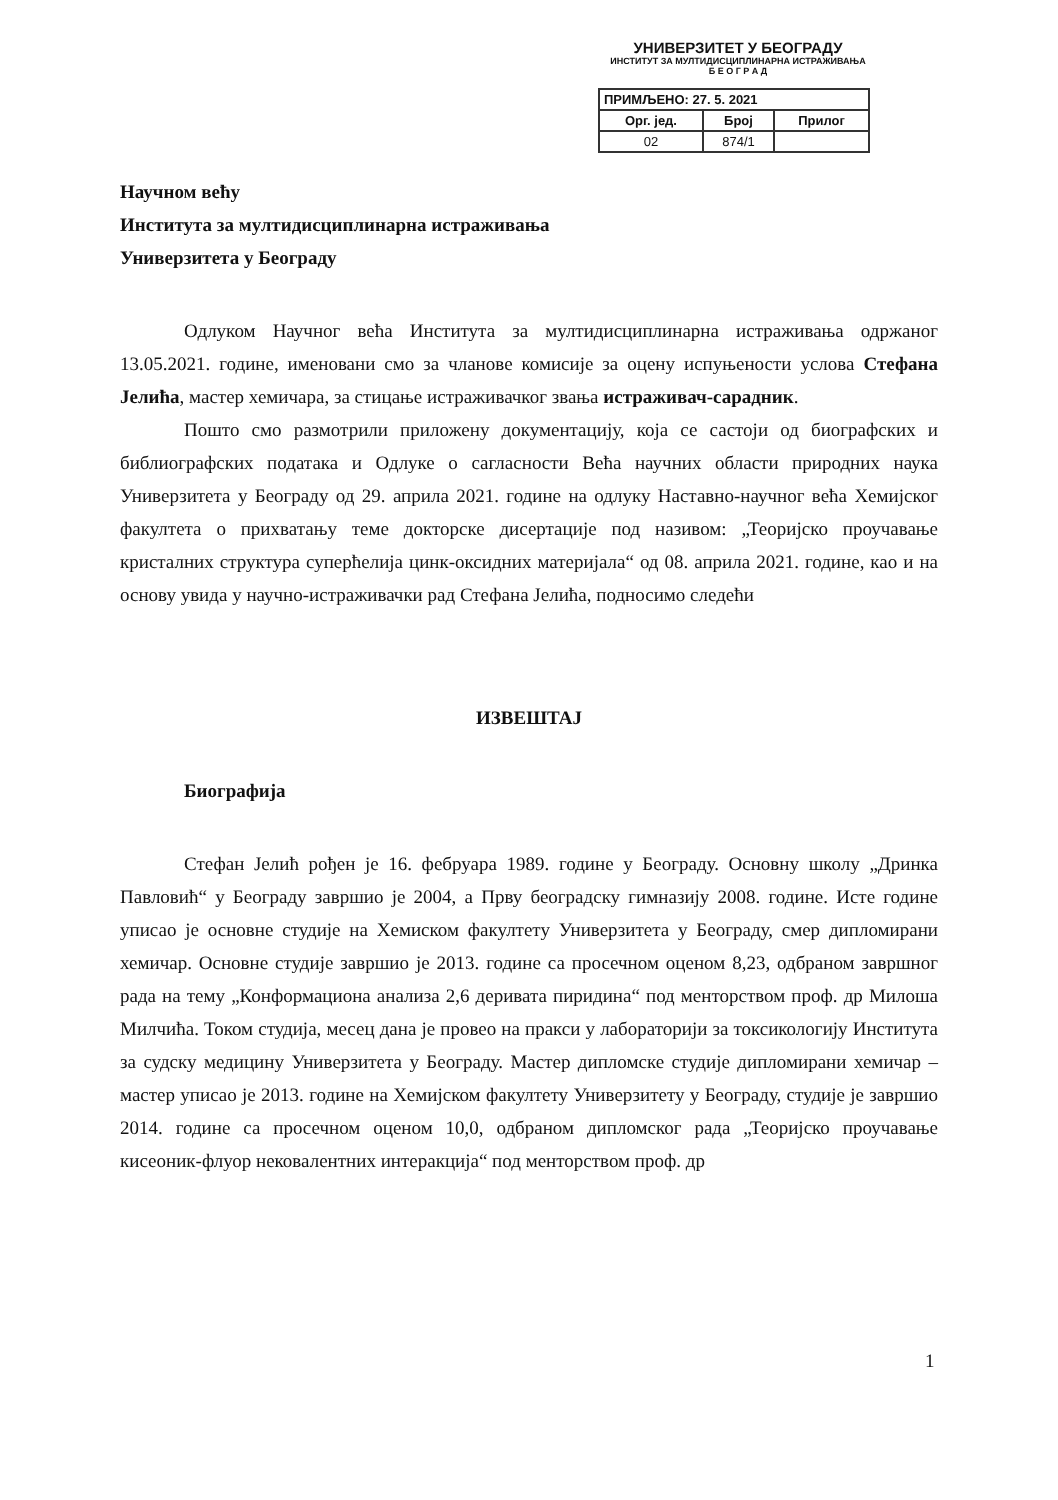УНИВЕРЗИТЕТ У БЕОГРАДУ
ИНСТИТУТ ЗА МУЛТИДИСЦИПЛИНАРНА ИСТРАЖИВАЊА
Б Е О Г Р А Д
| ПРИМЉЕНО: 27. 5. 2021 | | |
| --- | --- | --- |
| Орг. јед. | Број | Прилог |
| 02 | 874/1 | |
Научном већу
Института за мултидисциплинарна истраживања
Универзитета у Београду
Одлуком Научног већа Института за мултидисциплинарна истраживања одржаног 13.05.2021. године, именовани смо за чланове комисије за оцену испуњености услова Стефана Јелића, мастер хемичара, за стицање истраживачког звања истраживач-сарадник.
Пошто смо размотрили приложену документацију, која се састоји од биографских и библиографских података и Одлуке о сагласности Већа научних области природних наука Универзитета у Београду од 29. априла 2021. године на одлуку Наставно-научног већа Хемијског факултета о прихватању теме докторске дисертације под називом: „Теоријско проучавање кристалних структура суперћелија цинк-оксидних материјала“ од 08. априла 2021. године, као и на основу увида у научно-истраживачки рад Стефана Јелића, подносимо следећи
ИЗВЕШТАЈ
Биографија
Стефан Јелић рођен је 16. фебруара 1989. године у Београду. Основну школу „Дринка Павловић“ у Београду завршио је 2004, а Прву београдску гимназију 2008. године. Исте године уписао је основне студије на Хемиском факултету Универзитета у Београду, смер дипломирани хемичар. Основне студије завршио је 2013. године са просечном оценом 8,23, одбраном завршног рада на тему „Конформациона анализа 2,6 деривата пиридина“ под менторством проф. др Милоша Милчића. Током студија, месец дана је провео на пракси у лабораторији за токсикологију Института за судску медицину Универзитета у Београду. Мастер дипломске студије дипломирани хемичар – мастер уписао је 2013. године на Хемијском факултету Универзитету у Београду, студије је завршио 2014. године са просечном оценом 10,0, одбраном дипломског рада „Теоријско проучавање кисеоник-флуор нековалентних интеракција“ под менторством проф. др
1